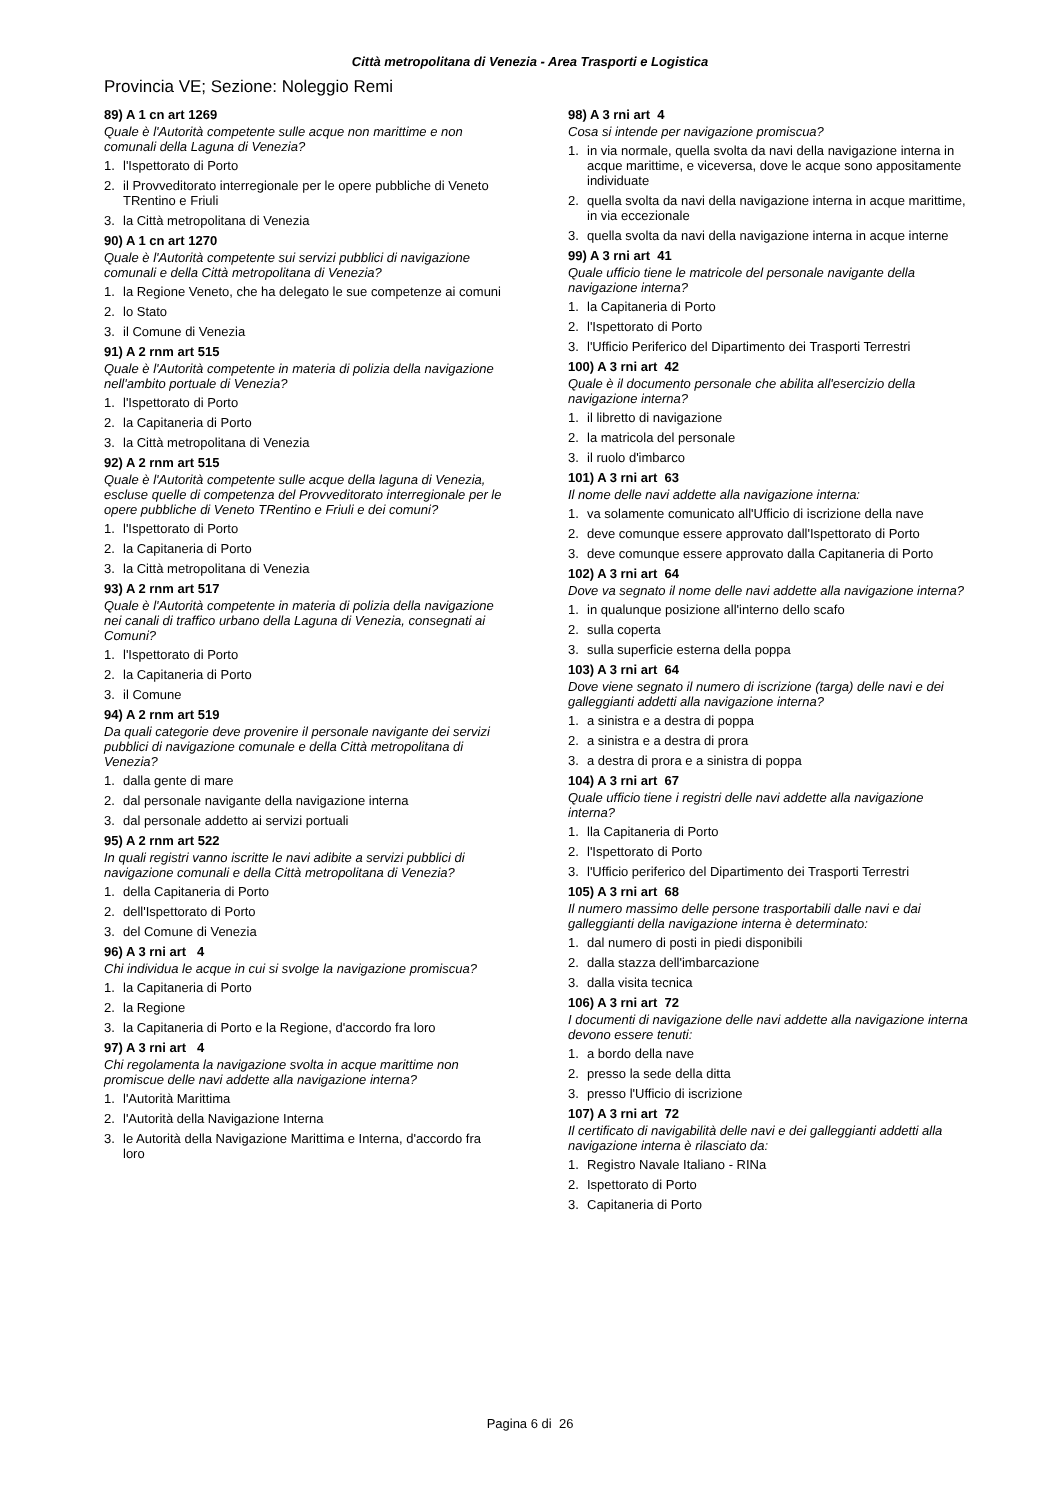Città metropolitana di Venezia - Area Trasporti e Logistica
Provincia VE; Sezione: Noleggio Remi
89) A 1 cn art 1269
Quale è l'Autorità competente sulle acque non marittime e non comunali della Laguna di Venezia?
1. l'Ispettorato di Porto
2. il Provveditorato interregionale per le opere pubbliche di Veneto TRentino e Friuli
3. la Città metropolitana di Venezia
90) A 1 cn art 1270
Quale è l'Autorità competente sui servizi pubblici di navigazione comunali e della Città metropolitana di Venezia?
1. la Regione Veneto, che ha delegato le sue competenze ai comuni
2. lo Stato
3. il Comune di Venezia
91) A 2 rnm art 515
Quale è l'Autorità competente in materia di polizia della navigazione nell'ambito portuale di Venezia?
1. l'Ispettorato di Porto
2. la Capitaneria di Porto
3. la Città metropolitana di Venezia
92) A 2 rnm art 515
Quale è l'Autorità competente sulle acque della laguna di Venezia, escluse quelle di competenza del Provveditorato interregionale per le opere pubbliche di Veneto TRentino e Friuli e dei comuni?
1. l'Ispettorato di Porto
2. la Capitaneria di Porto
3. la Città metropolitana di Venezia
93) A 2 rnm art 517
Quale è l'Autorità competente in materia di polizia della navigazione nei canali di traffico urbano della Laguna di Venezia, consegnati ai Comuni?
1. l'Ispettorato di Porto
2. la Capitaneria di Porto
3. il Comune
94) A 2 rnm art 519
Da quali categorie deve provenire il personale navigante dei servizi pubblici di navigazione comunale e della Città metropolitana di Venezia?
1. dalla gente di mare
2. dal personale navigante della navigazione interna
3. dal personale addetto ai servizi portuali
95) A 2 rnm art 522
In quali registri vanno iscritte le navi adibite a servizi pubblici di navigazione comunali e della Città metropolitana di Venezia?
1. della Capitaneria di Porto
2. dell'Ispettorato di Porto
3. del Comune di Venezia
96) A 3 rni art 4
Chi individua le acque in cui si svolge la navigazione promiscua?
1. la Capitaneria di Porto
2. la Regione
3. la Capitaneria di Porto e la Regione, d'accordo fra loro
97) A 3 rni art 4
Chi regolamenta la navigazione svolta in acque marittime non promiscue delle navi addette alla navigazione interna?
1. l'Autorità Marittima
2. l'Autorità della Navigazione Interna
3. le Autorità della Navigazione Marittima e Interna, d'accordo fra loro
98) A 3 rni art 4
Cosa si intende per navigazione promiscua?
1. in via normale, quella svolta da navi della navigazione interna in acque marittime, e viceversa, dove le acque sono appositamente individuate
2. quella svolta da navi della navigazione interna in acque marittime, in via eccezionale
3. quella svolta da navi della navigazione interna in acque interne
99) A 3 rni art 41
Quale ufficio tiene le matricole del personale navigante della navigazione interna?
1. la Capitaneria di Porto
2. l'Ispettorato di Porto
3. l'Ufficio Periferico del Dipartimento dei Trasporti Terrestri
100) A 3 rni art 42
Quale è il documento personale che abilita all'esercizio della navigazione interna?
1. il libretto di navigazione
2. la matricola del personale
3. il ruolo d'imbarco
101) A 3 rni art 63
Il nome delle navi addette alla navigazione interna:
1. va solamente comunicato all'Ufficio di iscrizione della nave
2. deve comunque essere approvato dall'Ispettorato di Porto
3. deve comunque essere approvato dalla Capitaneria di Porto
102) A 3 rni art 64
Dove va segnato il nome delle navi addette alla navigazione interna?
1. in qualunque posizione all'interno dello scafo
2. sulla coperta
3. sulla superficie esterna della poppa
103) A 3 rni art 64
Dove viene segnato il numero di iscrizione (targa) delle navi e dei galleggianti addetti alla navigazione interna?
1. a sinistra e a destra di poppa
2. a sinistra e a destra di prora
3. a destra di prora e a sinistra di poppa
104) A 3 rni art 67
Quale ufficio tiene i registri delle navi addette alla navigazione interna?
1. lla Capitaneria di Porto
2. l'Ispettorato di Porto
3. l'Ufficio periferico del Dipartimento dei Trasporti Terrestri
105) A 3 rni art 68
Il numero massimo delle persone trasportabili dalle navi e dai galleggianti della navigazione interna è determinato:
1. dal numero di posti in piedi disponibili
2. dalla stazza dell'imbarcazione
3. dalla visita tecnica
106) A 3 rni art 72
I documenti di navigazione delle navi addette alla navigazione interna devono essere tenuti:
1. a bordo della nave
2. presso la sede della ditta
3. presso l'Ufficio di iscrizione
107) A 3 rni art 72
Il certificato di navigabilità delle navi e dei galleggianti addetti alla navigazione interna è rilasciato da:
1. Registro Navale Italiano - RINa
2. Ispettorato di Porto
3. Capitaneria di Porto
Pagina 6 di 26